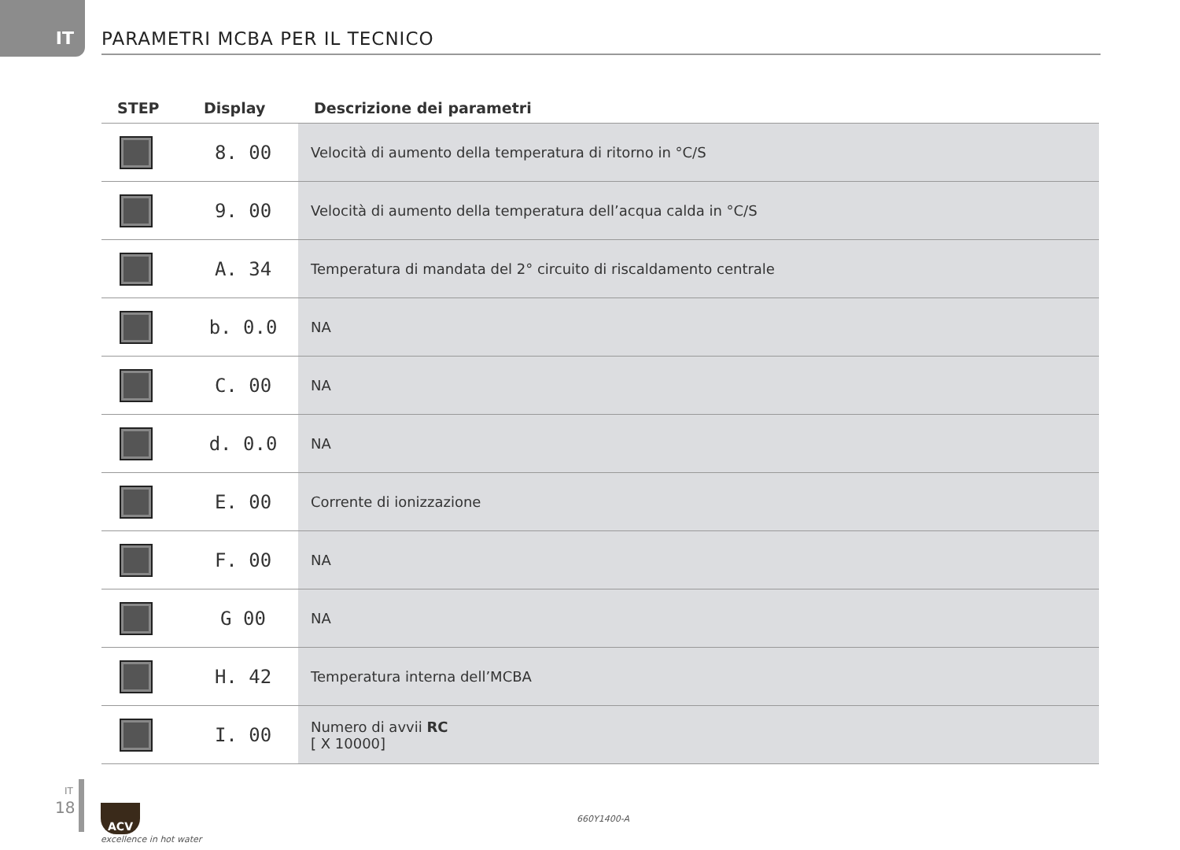IT
PARAMETRI MCBA PER IL TECNICO
| STEP | Display | Descrizione dei parametri |
| --- | --- | --- |
| | 8. 00 | Velocità di aumento della temperatura di ritorno in °C/S |
| | 9. 00 | Velocità di aumento della temperatura dell’acqua calda in °C/S |
| | A. 34 | Temperatura di mandata del 2° circuito di riscaldamento centrale |
| | b. 0.0 | NA |
| | C. 00 | NA |
| | d. 0.0 | NA |
| | E. 00 | Corrente di ionizzazione |
| | F. 00 | NA |
| | G 00 | NA |
| | H. 42 | Temperatura interna dell’MCBA |
| | I. 00 | Numero di avvii RC [ X 10000] |
IT
18
ACV
excellence in hot water
660Y1400-A